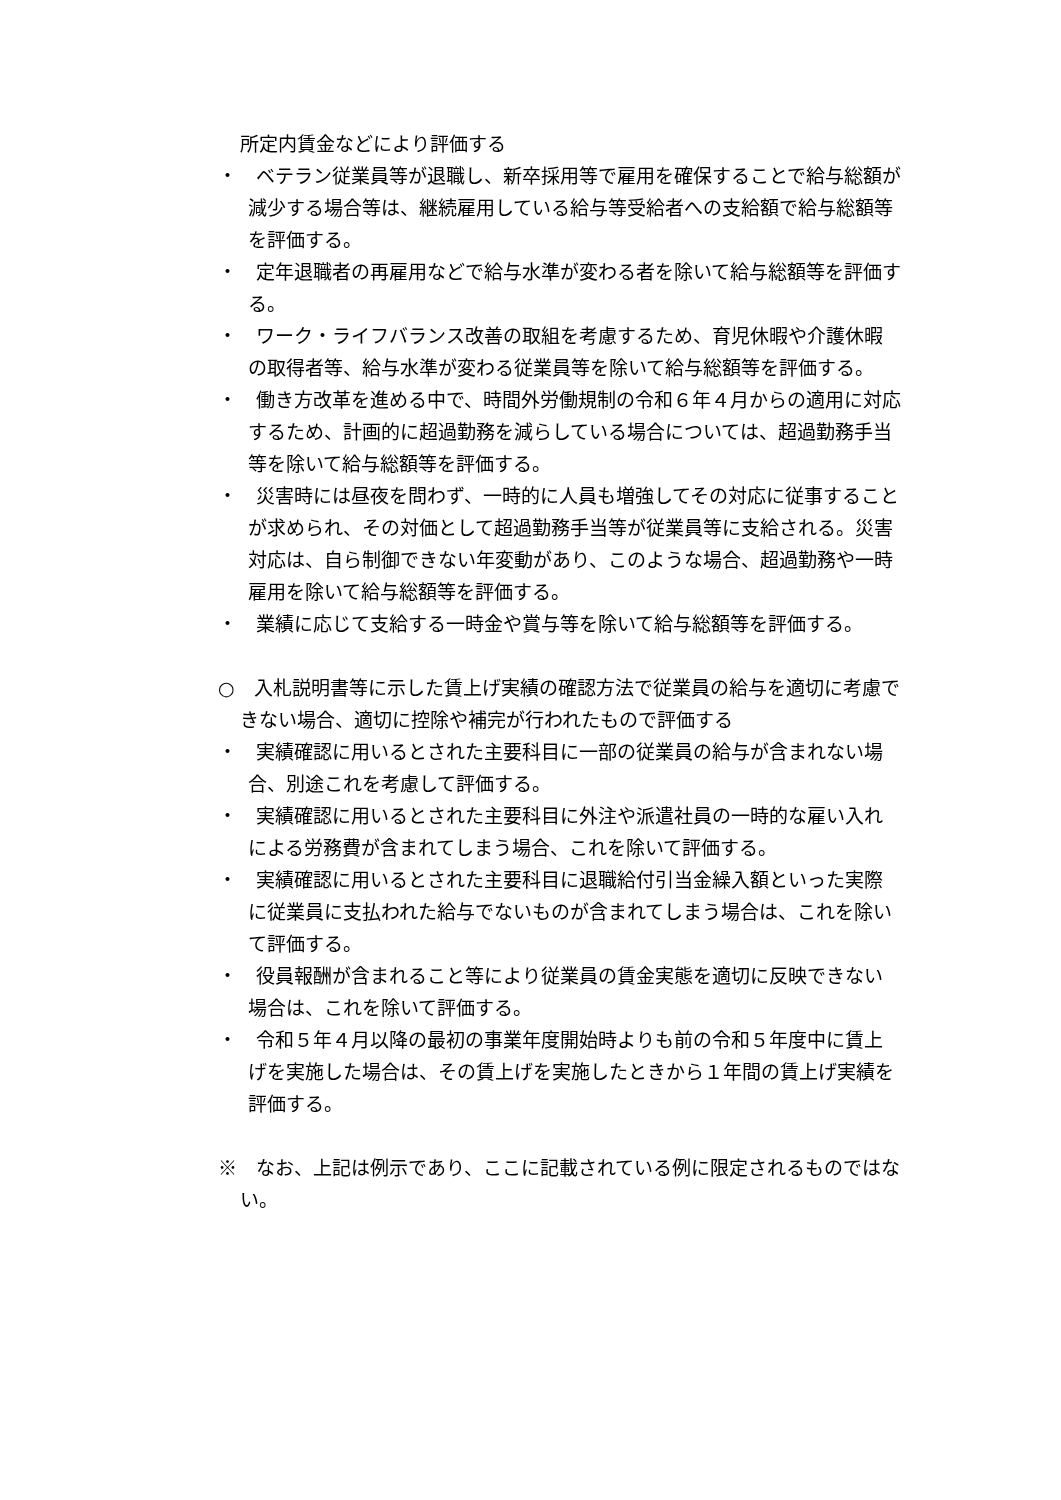所定内賃金などにより評価する
・　ベテラン従業員等が退職し、新卒採用等で雇用を確保することで給与総額が減少する場合等は、継続雇用している給与等受給者への支給額で給与総額等を評価する。
・　定年退職者の再雇用などで給与水準が変わる者を除いて給与総額等を評価する。
・　ワーク・ライフバランス改善の取組を考慮するため、育児休暇や介護休暇の取得者等、給与水準が変わる従業員等を除いて給与総額等を評価する。
・　働き方改革を進める中で、時間外労働規制の令和６年４月からの適用に対応するため、計画的に超過勤務を減らしている場合については、超過勤務手当等を除いて給与総額等を評価する。
・　災害時には昼夜を問わず、一時的に人員も増強してその対応に従事することが求められ、その対価として超過勤務手当等が従業員等に支給される。災害対応は、自ら制御できない年変動があり、このような場合、超過勤務や一時雇用を除いて給与総額等を評価する。
・　業績に応じて支給する一時金や賞与等を除いて給与総額等を評価する。
○　入札説明書等に示した賃上げ実績の確認方法で従業員の給与を適切に考慮できない場合、適切に控除や補完が行われたもので評価する
・　実績確認に用いるとされた主要科目に一部の従業員の給与が含まれない場合、別途これを考慮して評価する。
・　実績確認に用いるとされた主要科目に外注や派遣社員の一時的な雇い入れによる労務費が含まれてしまう場合、これを除いて評価する。
・　実績確認に用いるとされた主要科目に退職給付引当金繰入額といった実際に従業員に支払われた給与でないものが含まれてしまう場合は、これを除いて評価する。
・　役員報酬が含まれること等により従業員の賃金実態を適切に反映できない場合は、これを除いて評価する。
・　令和５年４月以降の最初の事業年度開始時よりも前の令和５年度中に賃上げを実施した場合は、その賃上げを実施したときから１年間の賃上げ実績を評価する。
※　なお、上記は例示であり、ここに記載されている例に限定されるものではない。